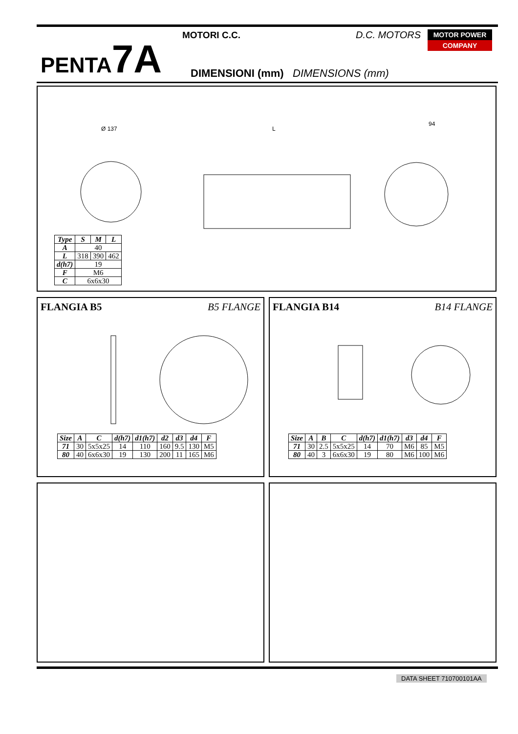PENTA7A
MOTORI C.C. D.C. MOTORS
MOTOR POWER
COMPANY
DIMENSIONI (mm) DIMENSIONS (mm)
Ø 137
L
94
| Type | S | M | L |
| --- | --- | --- | --- |
| A | 40 | | |
| L | 318 | 390 | 462 |
| d(h7) | 19 | | |
| F | M6 | | |
| C | 6x6x30 | | |
FLANGIA B5 B5 FLANGE
| Size | A | C | d(h7) | d1(h7) | d2 | d3 | d4 | F |
| --- | --- | --- | --- | --- | --- | --- | --- | --- |
| 71 | 30 | 5x5x25 | 14 | 110 | 160 | 9.5 | 130 | M5 |
| 80 | 40 | 6x6x30 | 19 | 130 | 200 | 11 | 165 | M6 |
FLANGIA B14 B14 FLANGE
| Size | A | B | C | d(h7) | d1(h7) | d3 | d4 | F |
| --- | --- | --- | --- | --- | --- | --- | --- | --- |
| 71 | 30 | 2.5 | 5x5x25 | 14 | 70 | M6 | 85 | M5 |
| 80 | 40 | 3 | 6x6x30 | 19 | 80 | M6 | 100 | M6 |
DATA SHEET 710700101AA